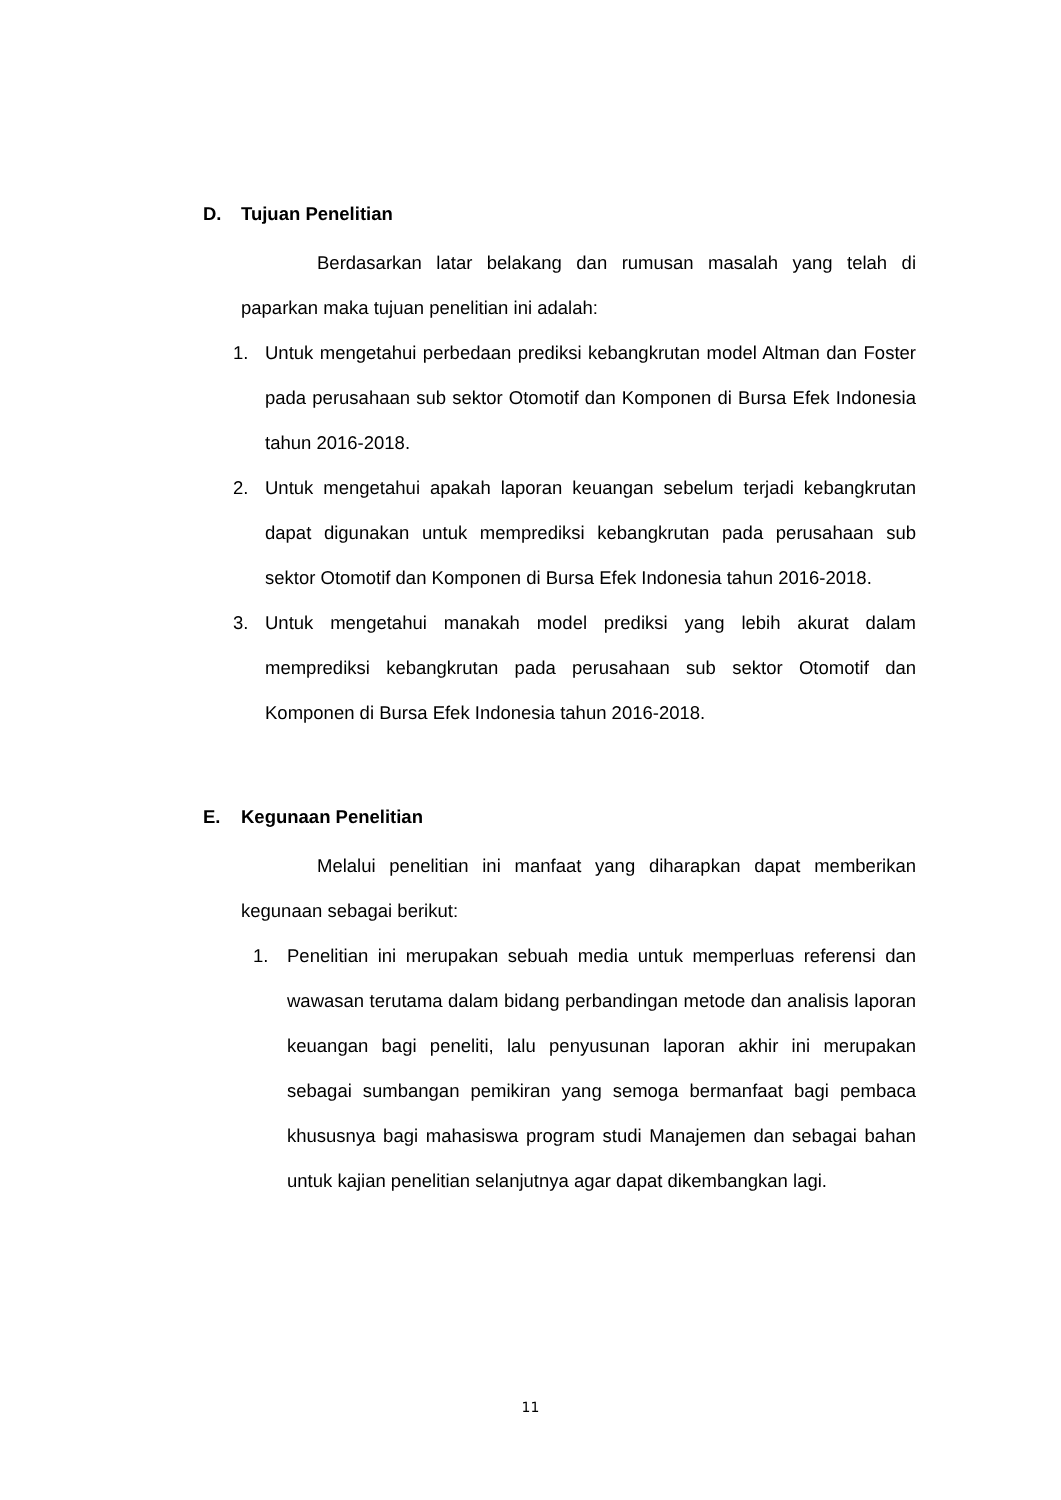D. Tujuan Penelitian
Berdasarkan latar belakang dan rumusan masalah yang telah di paparkan maka tujuan penelitian ini adalah:
1. Untuk mengetahui perbedaan prediksi kebangkrutan model Altman dan Foster pada perusahaan sub sektor Otomotif dan Komponen di Bursa Efek Indonesia tahun 2016-2018.
2. Untuk mengetahui apakah laporan keuangan sebelum terjadi kebangkrutan dapat digunakan untuk memprediksi kebangkrutan pada perusahaan sub sektor Otomotif dan Komponen di Bursa Efek Indonesia tahun 2016-2018.
3. Untuk mengetahui manakah model prediksi yang lebih akurat dalam memprediksi kebangkrutan pada perusahaan sub sektor Otomotif dan Komponen di Bursa Efek Indonesia tahun 2016-2018.
E. Kegunaan Penelitian
Melalui penelitian ini manfaat yang diharapkan dapat memberikan kegunaan sebagai berikut:
1. Penelitian ini merupakan sebuah media untuk memperluas referensi dan wawasan terutama dalam bidang perbandingan metode dan analisis laporan keuangan bagi peneliti, lalu penyusunan laporan akhir ini merupakan sebagai sumbangan pemikiran yang semoga bermanfaat bagi pembaca khususnya bagi mahasiswa program studi Manajemen dan sebagai bahan untuk kajian penelitian selanjutnya agar dapat dikembangkan lagi.
11